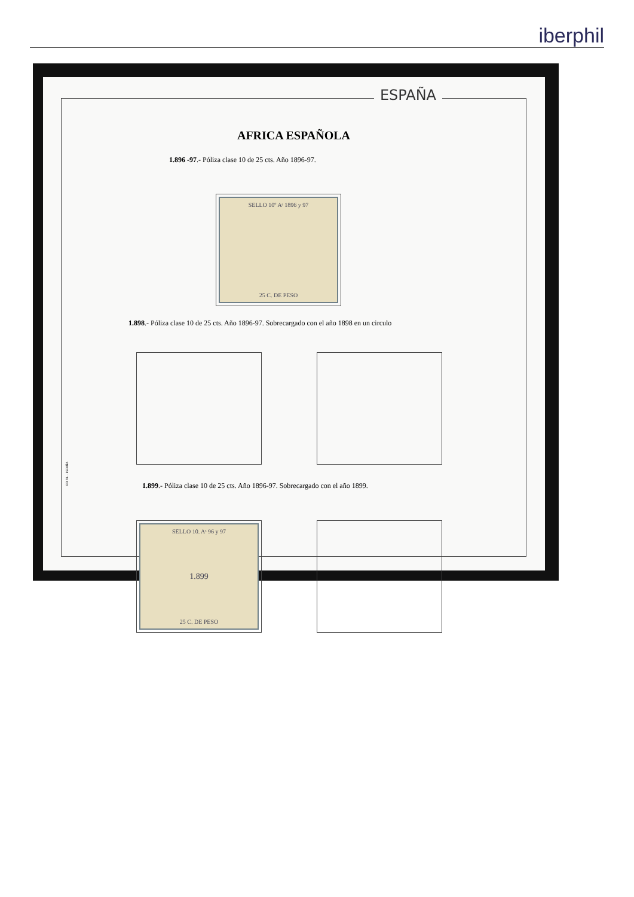iberphil
ESPAÑA
AFRICA ESPAÑOLA
1.896 -97.- Póliza clase 10 de 25 cts. Año 1896-97.
SELLO 10º Aˢ 1896 y 97
25 C. DE PESO
1.898.- Póliza clase 10 de 25 cts. Año 1896-97. Sobrecargado con el año 1898 en un circulo
1.899.- Póliza clase 10 de 25 cts. Año 1896-97. Sobrecargado con el año 1899.
SELLO 10. Aˢ 96 y 97
1.899
25 C. DE PESO
EDIFIL · ESPAÑA